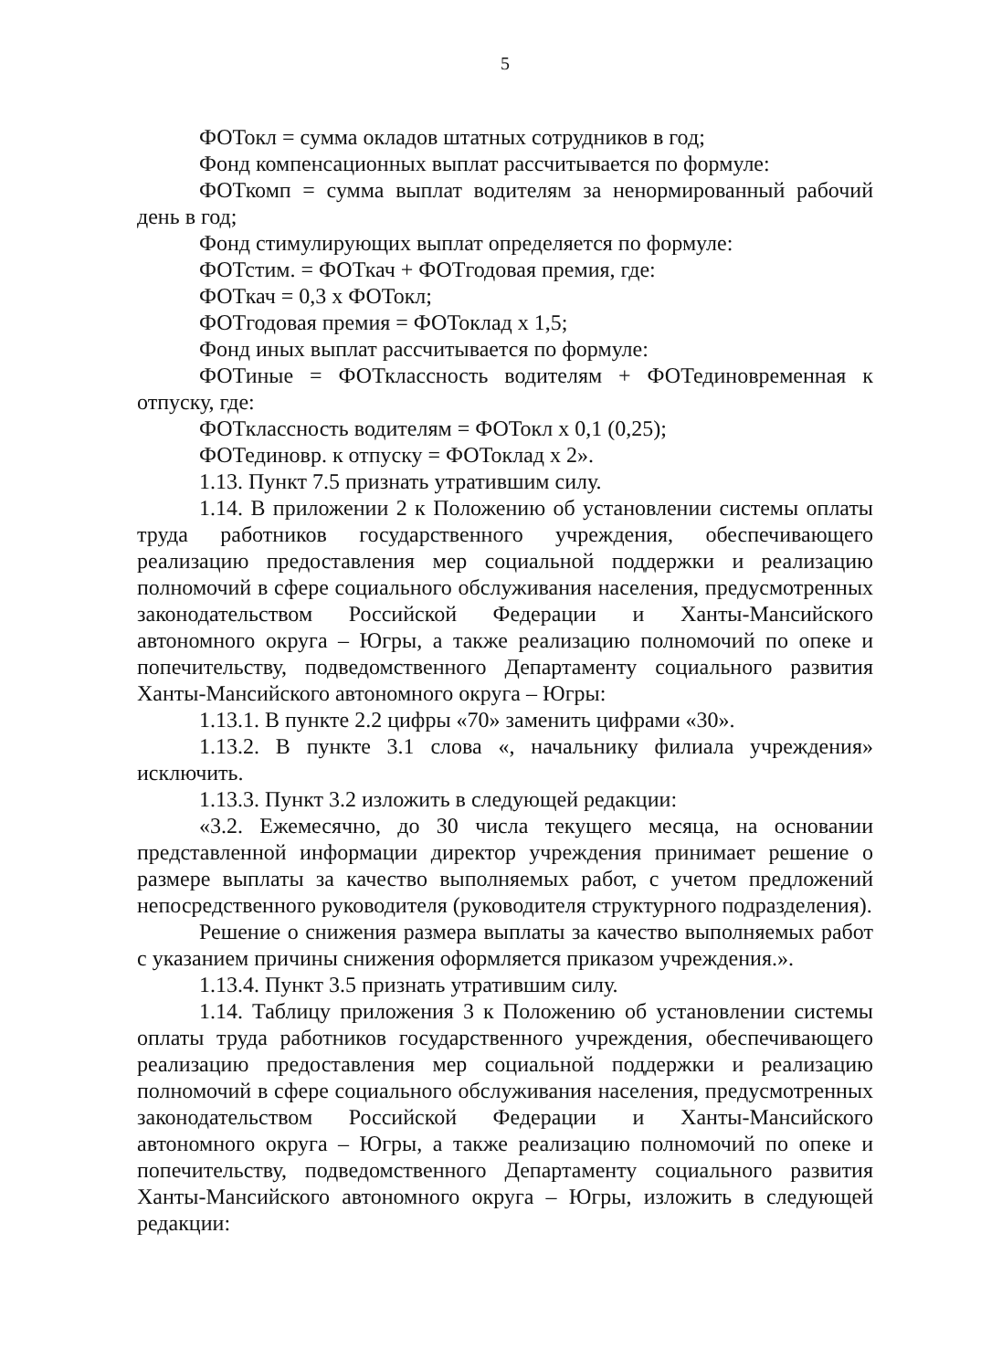5
ФОТокл = сумма окладов штатных сотрудников в год;
Фонд компенсационных выплат рассчитывается по формуле:
ФОТкомп = сумма выплат водителям за ненормированный рабочий день в год;
Фонд стимулирующих выплат определяется по формуле:
ФОТстим. = ФОТкач + ФОТгодовая премия, где:
ФОТкач = 0,3 х ФОТокл;
ФОТгодовая премия = ФОТоклад х 1,5;
Фонд иных выплат рассчитывается по формуле:
ФОТиные = ФОТклассность водителям + ФОТединовременная к отпуску, где:
ФОТклассность водителям = ФОТокл х 0,1 (0,25);
ФОТединовр. к отпуску = ФОТоклад х 2».
1.13. Пункт 7.5 признать утратившим силу.
1.14. В приложении 2 к Положению об установлении системы оплаты труда работников государственного учреждения, обеспечивающего реализацию предоставления мер социальной поддержки и реализацию полномочий в сфере социального обслуживания населения, предусмотренных законодательством Российской Федерации и Ханты-Мансийского автономного округа – Югры, а также реализацию полномочий по опеке и попечительству, подведомственного Департаменту социального развития Ханты-Мансийского автономного округа – Югры:
1.13.1. В пункте 2.2 цифры «70» заменить цифрами «30».
1.13.2. В пункте 3.1 слова «, начальнику филиала учреждения» исключить.
1.13.3. Пункт 3.2 изложить в следующей редакции:
«3.2. Ежемесячно, до 30 числа текущего месяца, на основании представленной информации директор учреждения принимает решение о размере выплаты за качество выполняемых работ, с учетом предложений непосредственного руководителя (руководителя структурного подразделения).
Решение о снижения размера выплаты за качество выполняемых работ с указанием причины снижения оформляется приказом учреждения.».
1.13.4. Пункт 3.5 признать утратившим силу.
1.14. Таблицу приложения 3 к Положению об установлении системы оплаты труда работников государственного учреждения, обеспечивающего реализацию предоставления мер социальной поддержки и реализацию полномочий в сфере социального обслуживания населения, предусмотренных законодательством Российской Федерации и Ханты-Мансийского автономного округа – Югры, а также реализацию полномочий по опеке и попечительству, подведомственного Департаменту социального развития Ханты-Мансийского автономного округа – Югры, изложить в следующей редакции: